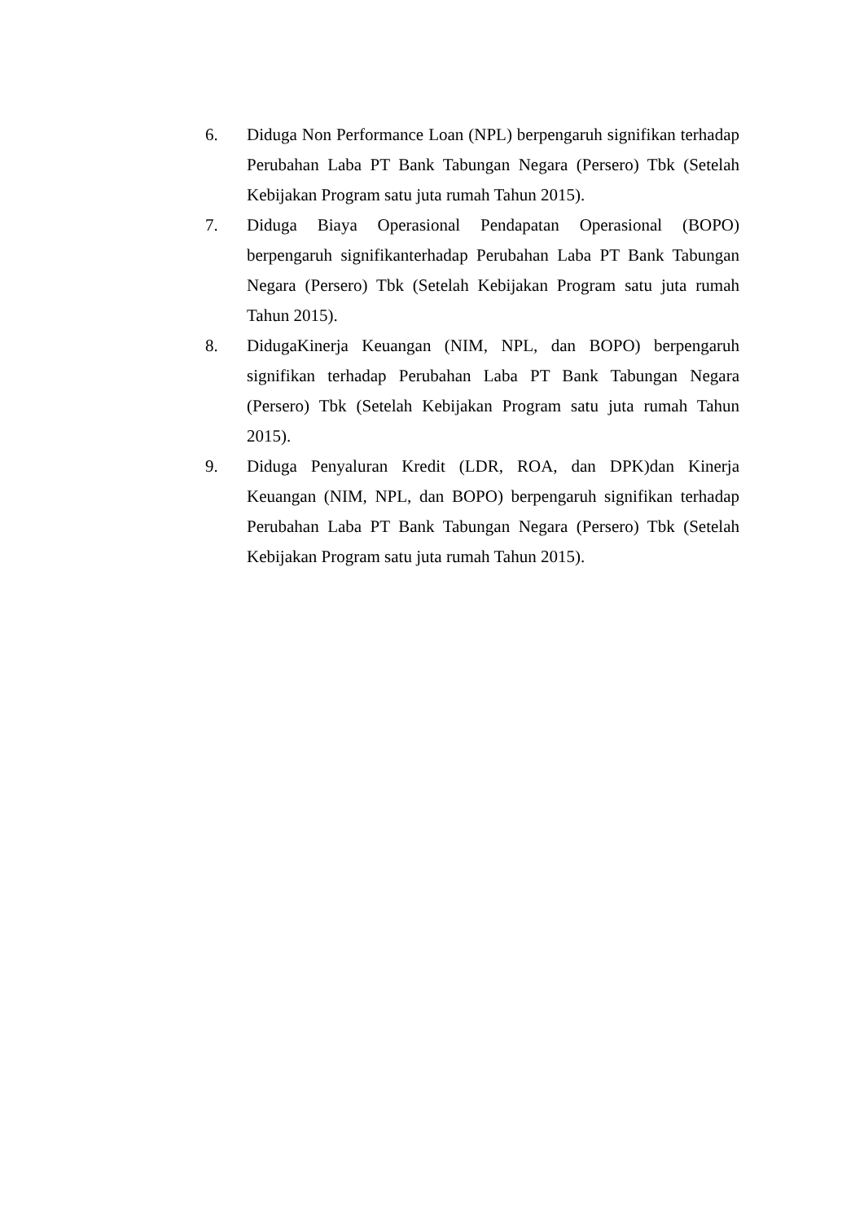6. Diduga Non Performance Loan (NPL) berpengaruh signifikan terhadap Perubahan Laba PT Bank Tabungan Negara (Persero) Tbk (Setelah Kebijakan Program satu juta rumah Tahun 2015).
7. Diduga Biaya Operasional Pendapatan Operasional (BOPO) berpengaruh signifikanterhadap Perubahan Laba PT Bank Tabungan Negara (Persero) Tbk (Setelah Kebijakan Program satu juta rumah Tahun 2015).
8. DidugaKinerja Keuangan (NIM, NPL, dan BOPO) berpengaruh signifikan terhadap Perubahan Laba PT Bank Tabungan Negara (Persero) Tbk (Setelah Kebijakan Program satu juta rumah Tahun 2015).
9. Diduga Penyaluran Kredit (LDR, ROA, dan DPK)dan Kinerja Keuangan (NIM, NPL, dan BOPO) berpengaruh signifikan terhadap Perubahan Laba PT Bank Tabungan Negara (Persero) Tbk (Setelah Kebijakan Program satu juta rumah Tahun 2015).